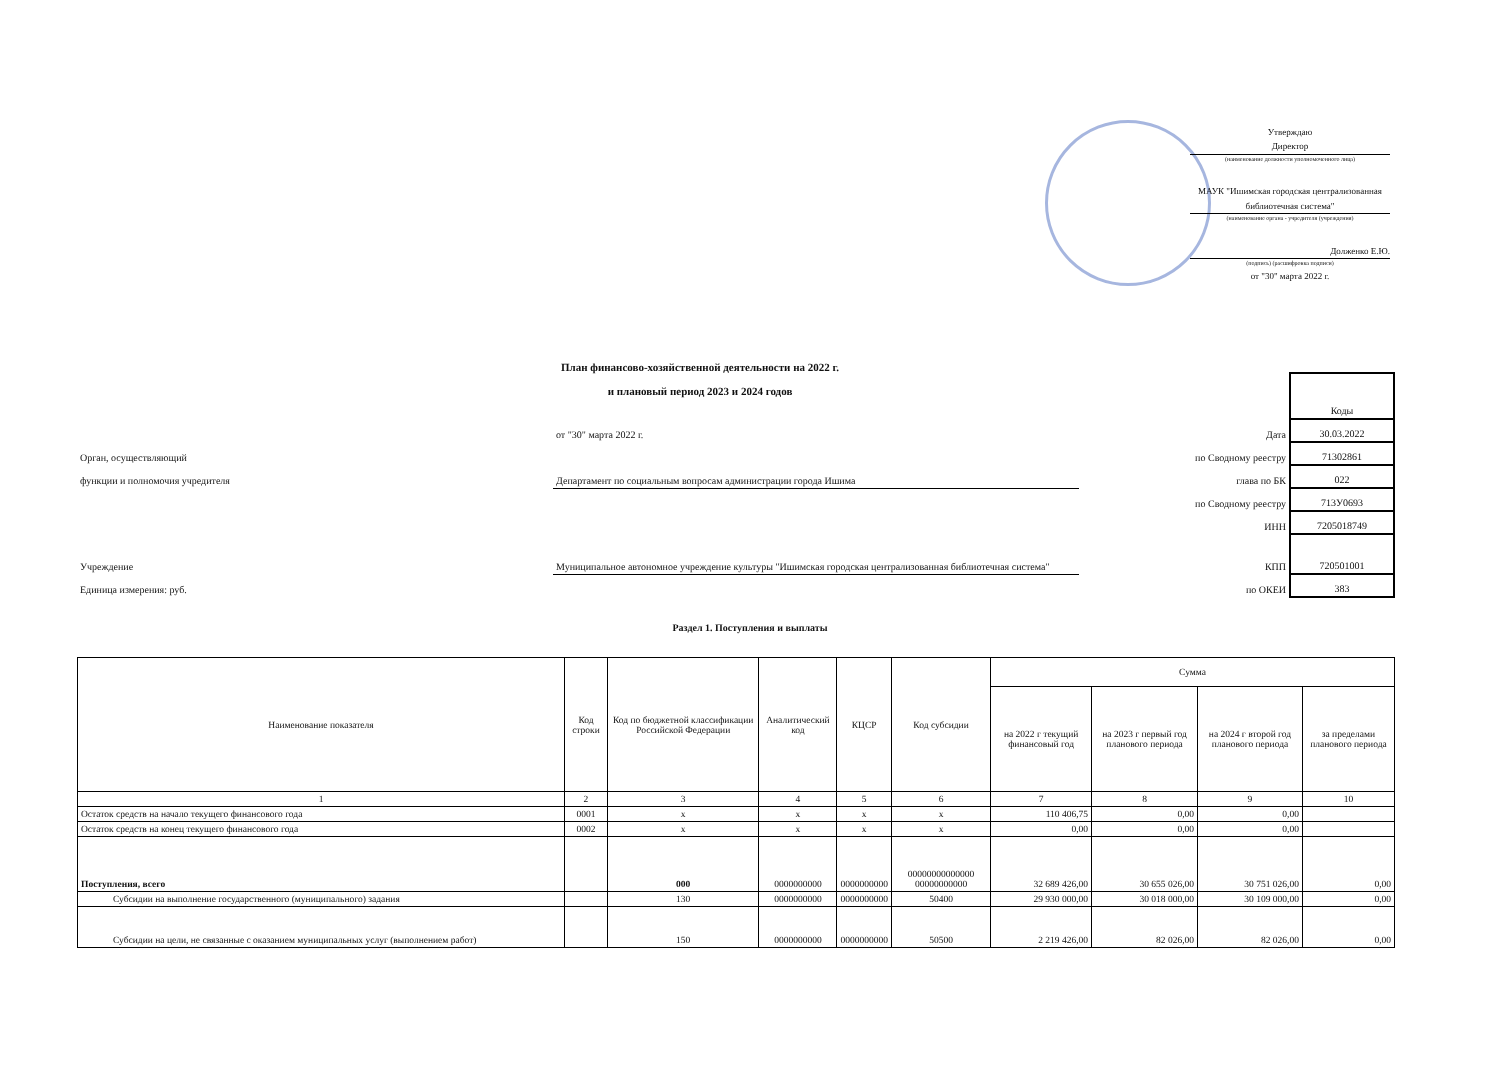Утверждаю
Директор
(наименование должности уполномоченного лица)
МАУК "Ишимская городская централизованная библиотечная система"
(наименование органа - учредителя (учреждения)
Долженко Е.Ю.
(подпись) (расшифровка подписи)
от "30" марта 2022 г.
План финансово-хозяйственной деятельности на 2022 г.
и плановый период 2023 и 2024 годов
| | | | Коды |
| | от "30" марта 2022 г. | Дата | 30.03.2022 |
| Орган, осуществляющий | | по Сводному реестру | 71302861 |
| функции и полномочия учредителя | Департамент по социальным вопросам администрации города Ишима | глава по БК | 022 |
| | | по Сводному реестру | 713У0693 |
| | | ИНН | 7205018749 |
| Учреждение | Муниципальное автономное учреждение культуры "Ишимская городская централизованная библиотечная система" | КПП | 720501001 |
| Единица измерения: руб. | | по ОКЕИ | 383 |
Раздел 1. Поступления и выплаты
| Наименование показателя | Код строки | Код по бюджетной классификации Российской Федерации | Аналитический код | КЦСР | Код субсидии | Сумма | | | |
| --- | --- | --- | --- | --- | --- | --- | --- | --- | --- |
| | | | | | | на 2022 г текущий финансовый год | на 2023 г первый год планового периода | на 2024 г второй год планового периода | за пределами планового периода |
| 1 | 2 | 3 | 4 | 5 | 6 | 7 | 8 | 9 | 10 |
| Остаток средств на начало текущего финансового года | 0001 | x | x | x | x | 110 406,75 | 0,00 | 0,00 | |
| Остаток средств на конец текущего финансового года | 0002 | x | x | x | x | 0,00 | 0,00 | 0,00 | |
| Поступления, всего | | 000 | 0000000000 | 0000000000 | 00000000000000 00000000000 | 32 689 426,00 | 30 655 026,00 | 30 751 026,00 | 0,00 |
| Субсидии на выполнение государственного (муниципального) задания | | 130 | 0000000000 | 0000000000 | 50400 | 29 930 000,00 | 30 018 000,00 | 30 109 000,00 | 0,00 |
| Субсидии на цели, не связанные с оказанием муниципальных услуг (выполнением работ) | | 150 | 0000000000 | 0000000000 | 50500 | 2 219 426,00 | 82 026,00 | 82 026,00 | 0,00 |